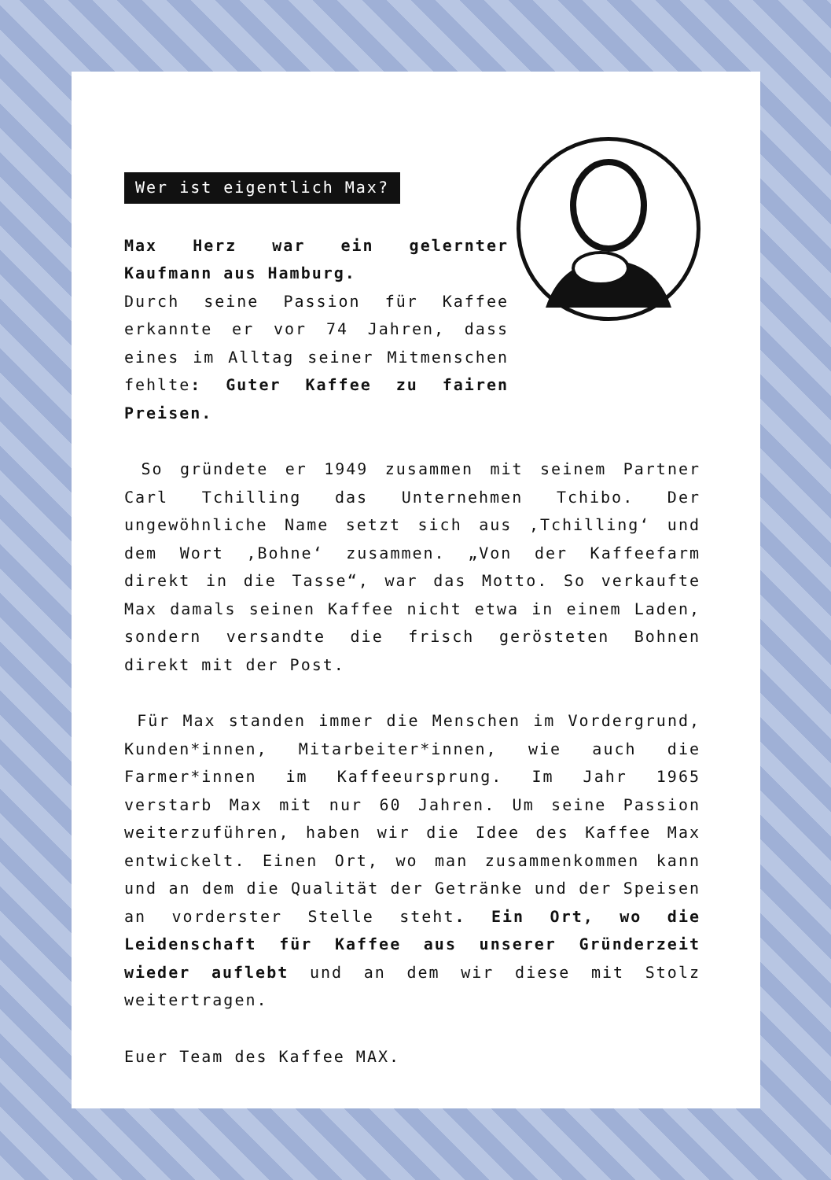Wer ist eigentlich Max?
Max Herz war ein gelernter Kaufmann aus Hamburg.
Durch seine Passion für Kaffee erkannte er vor 74 Jahren, dass eines im Alltag seiner Mitmenschen fehlte: Guter Kaffee zu fairen Preisen.
So gründete er 1949 zusammen mit seinem Partner Carl Tchilling das Unternehmen Tchibo. Der ungewöhnliche Name setzt sich aus ‚Tchilling‘ und dem Wort ‚Bohne‘ zusammen. „Von der Kaffeefarm direkt in die Tasse“, war das Motto. So verkaufte Max damals seinen Kaffee nicht etwa in einem Laden, sondern versandte die frisch gerösteten Bohnen direkt mit der Post.
Für Max standen immer die Menschen im Vordergrund, Kunden*innen, Mitarbeiter*innen, wie auch die Farmer*innen im Kaffeeursprung. Im Jahr 1965 verstarb Max mit nur 60 Jahren. Um seine Passion weiterzuführen, haben wir die Idee des Kaffee Max entwickelt. Einen Ort, wo man zusammenkommen kann und an dem die Qualität der Getränke und der Speisen an vorderster Stelle steht. Ein Ort, wo die Leidenschaft für Kaffee aus unserer Gründerzeit wieder auflebt und an dem wir diese mit Stolz weitertragen.
Euer Team des Kaffee MAX.